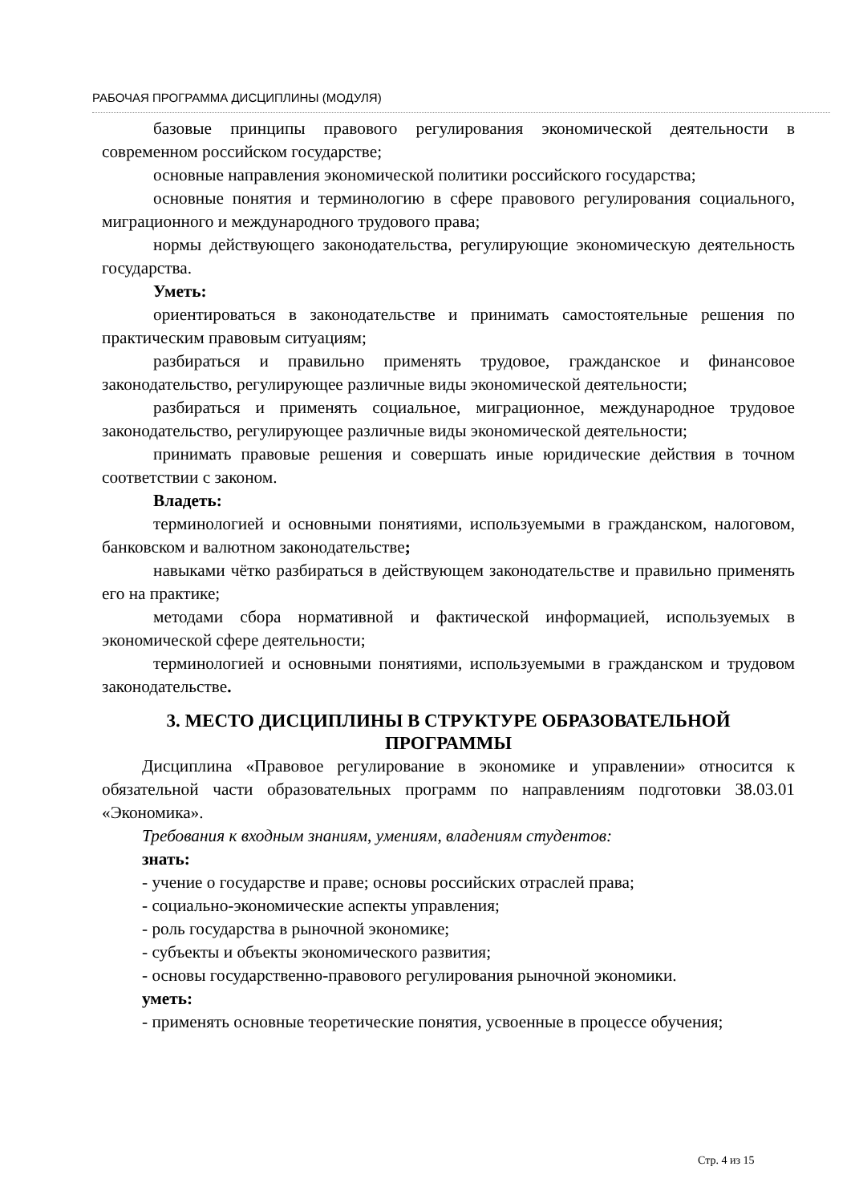РАБОЧАЯ ПРОГРАММА ДИСЦИПЛИНЫ (МОДУЛЯ)
базовые принципы правового регулирования экономической деятельности в современном российском государстве;
основные направления экономической политики российского государства;
основные понятия и терминологию в сфере правового регулирования социального, миграционного и международного трудового права;
нормы действующего законодательства, регулирующие экономическую деятельность государства.
Уметь:
ориентироваться в законодательстве и принимать самостоятельные решения по практическим правовым ситуациям;
разбираться и правильно применять трудовое, гражданское и финансовое законодательство, регулирующее различные виды экономической деятельности;
разбираться и применять социальное, миграционное, международное трудовое законодательство, регулирующее различные виды экономической деятельности;
принимать правовые решения и совершать иные юридические действия в точном соответствии с законом.
Владеть:
терминологией и основными понятиями, используемыми в гражданском, налоговом, банковском и валютном законодательстве;
навыками чётко разбираться в действующем законодательстве и правильно применять его на практике;
методами сбора нормативной и фактической информацией, используемых в экономической сфере деятельности;
терминологией и основными понятиями, используемыми в гражданском и трудовом законодательстве.
3. МЕСТО ДИСЦИПЛИНЫ В СТРУКТУРЕ ОБРАЗОВАТЕЛЬНОЙ ПРОГРАММЫ
Дисциплина «Правовое регулирование в экономике и управлении» относится к обязательной части образовательных программ по направлениям подготовки 38.03.01 «Экономика».
Требования к входным знаниям, умениям, владениям студентов:
знать:
- учение о государстве и праве; основы российских отраслей права;
- социально-экономические аспекты управления;
- роль государства в рыночной экономике;
- субъекты и объекты экономического развития;
- основы государственно-правового регулирования рыночной экономики.
уметь:
- применять основные теоретические понятия, усвоенные в процессе обучения;
Стр. 4 из 15